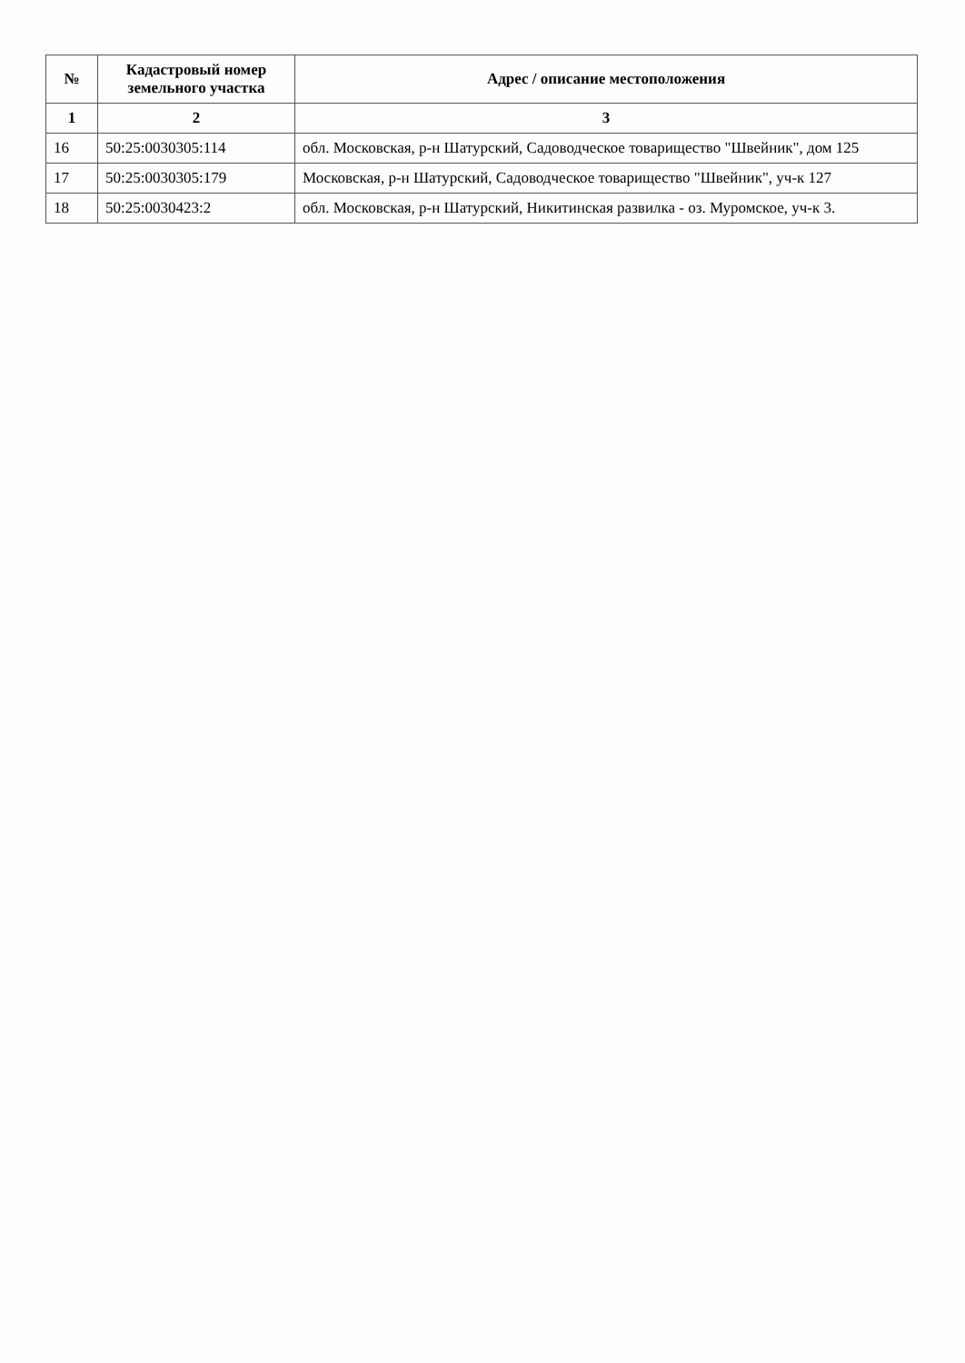| № | Кадастровый номер земельного участка | Адрес / описание местоположения |
| --- | --- | --- |
| 1 | 2 | 3 |
| 16 | 50:25:0030305:114 | обл. Московская, р-н Шатурский, Садоводческое товарищество "Швейник", дом 125 |
| 17 | 50:25:0030305:179 | Московская, р-н Шатурский, Садоводческое товарищество "Швейник", уч-к 127 |
| 18 | 50:25:0030423:2 | обл. Московская, р-н Шатурский, Никитинская развилка - оз. Муромское, уч-к 3. |